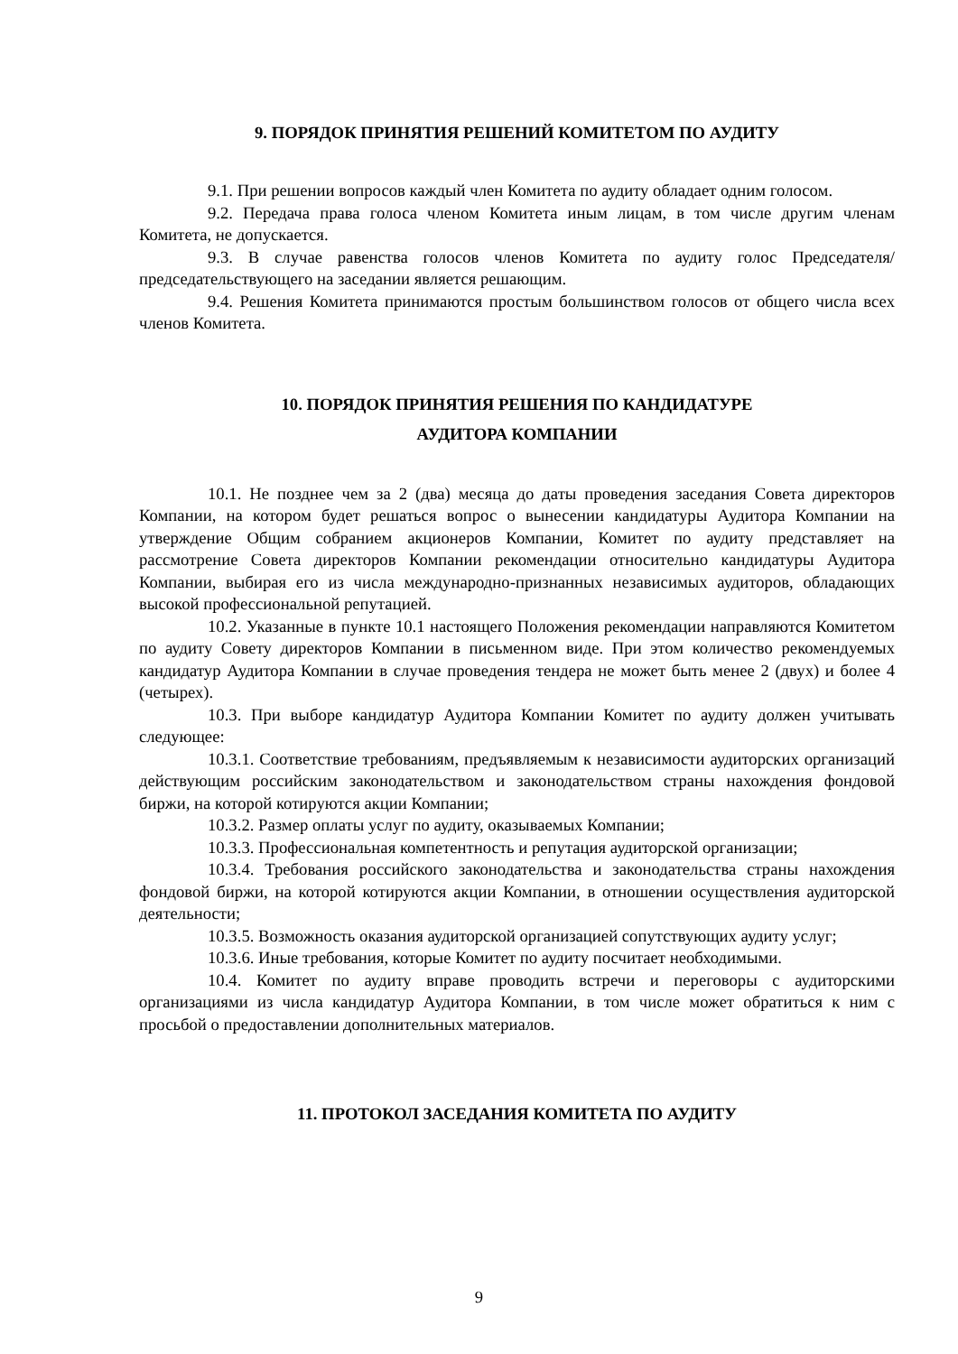9. ПОРЯДОК ПРИНЯТИЯ РЕШЕНИЙ КОМИТЕТОМ ПО АУДИТУ
9.1. При решении вопросов каждый член Комитета по аудиту обладает одним голосом.
9.2. Передача права голоса членом Комитета иным лицам, в том числе другим членам Комитета, не допускается.
9.3. В случае равенства голосов членов Комитета по аудиту голос Председателя/председательствующего на заседании является решающим.
9.4. Решения Комитета принимаются простым большинством голосов от общего числа всех членов Комитета.
10. ПОРЯДОК ПРИНЯТИЯ РЕШЕНИЯ ПО КАНДИДАТУРЕ
АУДИТОРА КОМПАНИИ
10.1. Не позднее чем за 2 (два) месяца до даты проведения заседания Совета директоров Компании, на котором будет решаться вопрос о вынесении кандидатуры Аудитора Компании на утверждение Общим собранием акционеров Компании, Комитет по аудиту представляет на рассмотрение Совета директоров Компании рекомендации относительно кандидатуры Аудитора Компании, выбирая его из числа международно-признанных независимых аудиторов, обладающих высокой профессиональной репутацией.
10.2. Указанные в пункте 10.1 настоящего Положения рекомендации направляются Комитетом по аудиту Совету директоров Компании в письменном виде. При этом количество рекомендуемых кандидатур Аудитора Компании в случае проведения тендера не может быть менее 2 (двух) и более 4 (четырех).
10.3. При выборе кандидатур Аудитора Компании Комитет по аудиту должен учитывать следующее:
10.3.1. Соответствие требованиям, предъявляемым к независимости аудиторских организаций действующим российским законодательством и законодательством страны нахождения фондовой биржи, на которой котируются акции Компании;
10.3.2. Размер оплаты услуг по аудиту, оказываемых Компании;
10.3.3. Профессиональная компетентность и репутация аудиторской организации;
10.3.4. Требования российского законодательства и законодательства страны нахождения фондовой биржи, на которой котируются акции Компании, в отношении осуществления аудиторской деятельности;
10.3.5. Возможность оказания аудиторской организацией сопутствующих аудиту услуг;
10.3.6. Иные требования, которые Комитет по аудиту посчитает необходимыми.
10.4. Комитет по аудиту вправе проводить встречи и переговоры с аудиторскими организациями из числа кандидатур Аудитора Компании, в том числе может обратиться к ним с просьбой о предоставлении дополнительных материалов.
11. ПРОТОКОЛ ЗАСЕДАНИЯ КОМИТЕТА ПО АУДИТУ
9